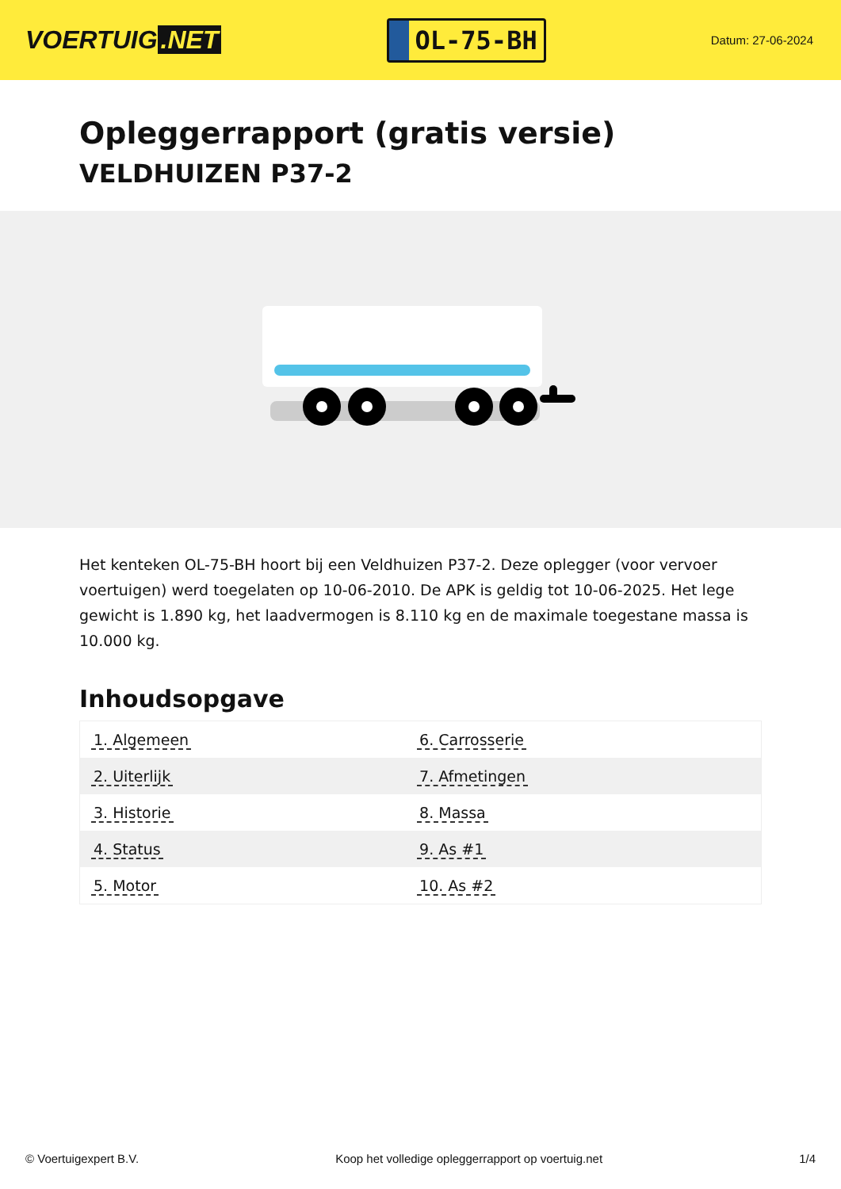VOERTUIG.NET
OL-75-BH
Datum: 27-06-2024
Opleggerrapport (gratis versie)
VELDHUIZEN P37-2
Het kenteken OL-75-BH hoort bij een Veldhuizen P37-2. Deze oplegger (voor vervoer voertuigen) werd toegelaten op 10-06-2010. De APK is geldig tot 10-06-2025. Het lege gewicht is 1.890 kg, het laadvermogen is 8.110 kg en de maximale toegestane massa is 10.000 kg.
Inhoudsopgave
| 1. Algemeen | 6. Carrosserie |
| 2. Uiterlijk | 7. Afmetingen |
| 3. Historie | 8. Massa |
| 4. Status | 9. As #1 |
| 5. Motor | 10. As #2 |
© Voertuigexpert B.V. Koop het volledige opleggerrapport op voertuig.net 1/4